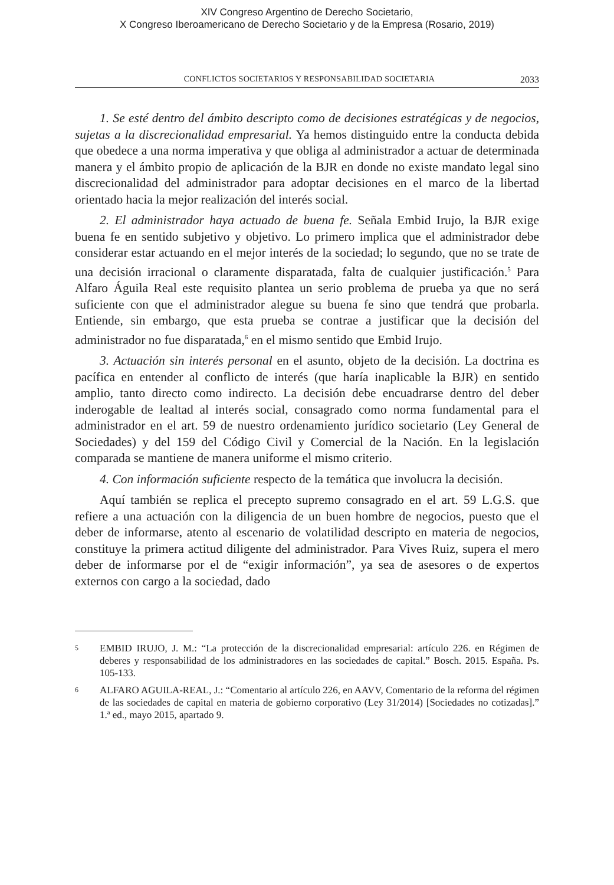XIV Congreso Argentino de Derecho Societario,
X Congreso Iberoamericano de Derecho Societario y de la Empresa (Rosario, 2019)
CONFLICTOS SOCIETARIOS Y RESPONSABILIDAD SOCIETARIA 2033
1. Se esté dentro del ámbito descripto como de decisiones estratégicas y de negocios, sujetas a la discrecionalidad empresarial. Ya hemos distinguido entre la conducta debida que obedece a una norma imperativa y que obliga al administrador a actuar de determinada manera y el ámbito propio de aplicación de la BJR en donde no existe mandato legal sino discrecionalidad del administrador para adoptar decisiones en el marco de la libertad orientado hacia la mejor realización del interés social.
2. El administrador haya actuado de buena fe. Señala Embid Irujo, la BJR exige buena fe en sentido subjetivo y objetivo. Lo primero implica que el administrador debe considerar estar actuando en el mejor interés de la sociedad; lo segundo, que no se trate de una decisión irracional o claramente disparatada, falta de cualquier justificación.<sup>5</sup> Para Alfaro Águila Real este requisito plantea un serio problema de prueba ya que no será suficiente con que el administrador alegue su buena fe sino que tendrá que probarla. Entiende, sin embargo, que esta prueba se contrae a justificar que la decisión del administrador no fue disparatada,<sup>6</sup> en el mismo sentido que Embid Irujo.
3. Actuación sin interés personal en el asunto, objeto de la decisión. La doctrina es pacífica en entender al conflicto de interés (que haría inaplicable la BJR) en sentido amplio, tanto directo como indirecto. La decisión debe encuadrarse dentro del deber inderogable de lealtad al interés social, consagrado como norma fundamental para el administrador en el art. 59 de nuestro ordenamiento jurídico societario (Ley General de Sociedades) y del 159 del Código Civil y Comercial de la Nación. En la legislación comparada se mantiene de manera uniforme el mismo criterio.
4. Con información suficiente respecto de la temática que involucra la decisión.
Aquí también se replica el precepto supremo consagrado en el art. 59 L.G.S. que refiere a una actuación con la diligencia de un buen hombre de negocios, puesto que el deber de informarse, atento al escenario de volatilidad descripto en materia de negocios, constituye la primera actitud diligente del administrador. Para Vives Ruiz, supera el mero deber de informarse por el de “exigir información”, ya sea de asesores o de expertos externos con cargo a la sociedad, dado
5 EMBID IRUJO, J. M.: “La protección de la discrecionalidad empresarial: artículo 226. en Régimen de deberes y responsabilidad de los administradores en las sociedades de capital.” Bosch. 2015. España. Ps. 105-133.
6 ALFARO AGUILA-REAL, J.: “Comentario al artículo 226, en AAVV, Comentario de la reforma del régimen de las sociedades de capital en materia de gobierno corporativo (Ley 31/2014) [Sociedades no cotizadas].” 1.ª ed., mayo 2015, apartado 9.